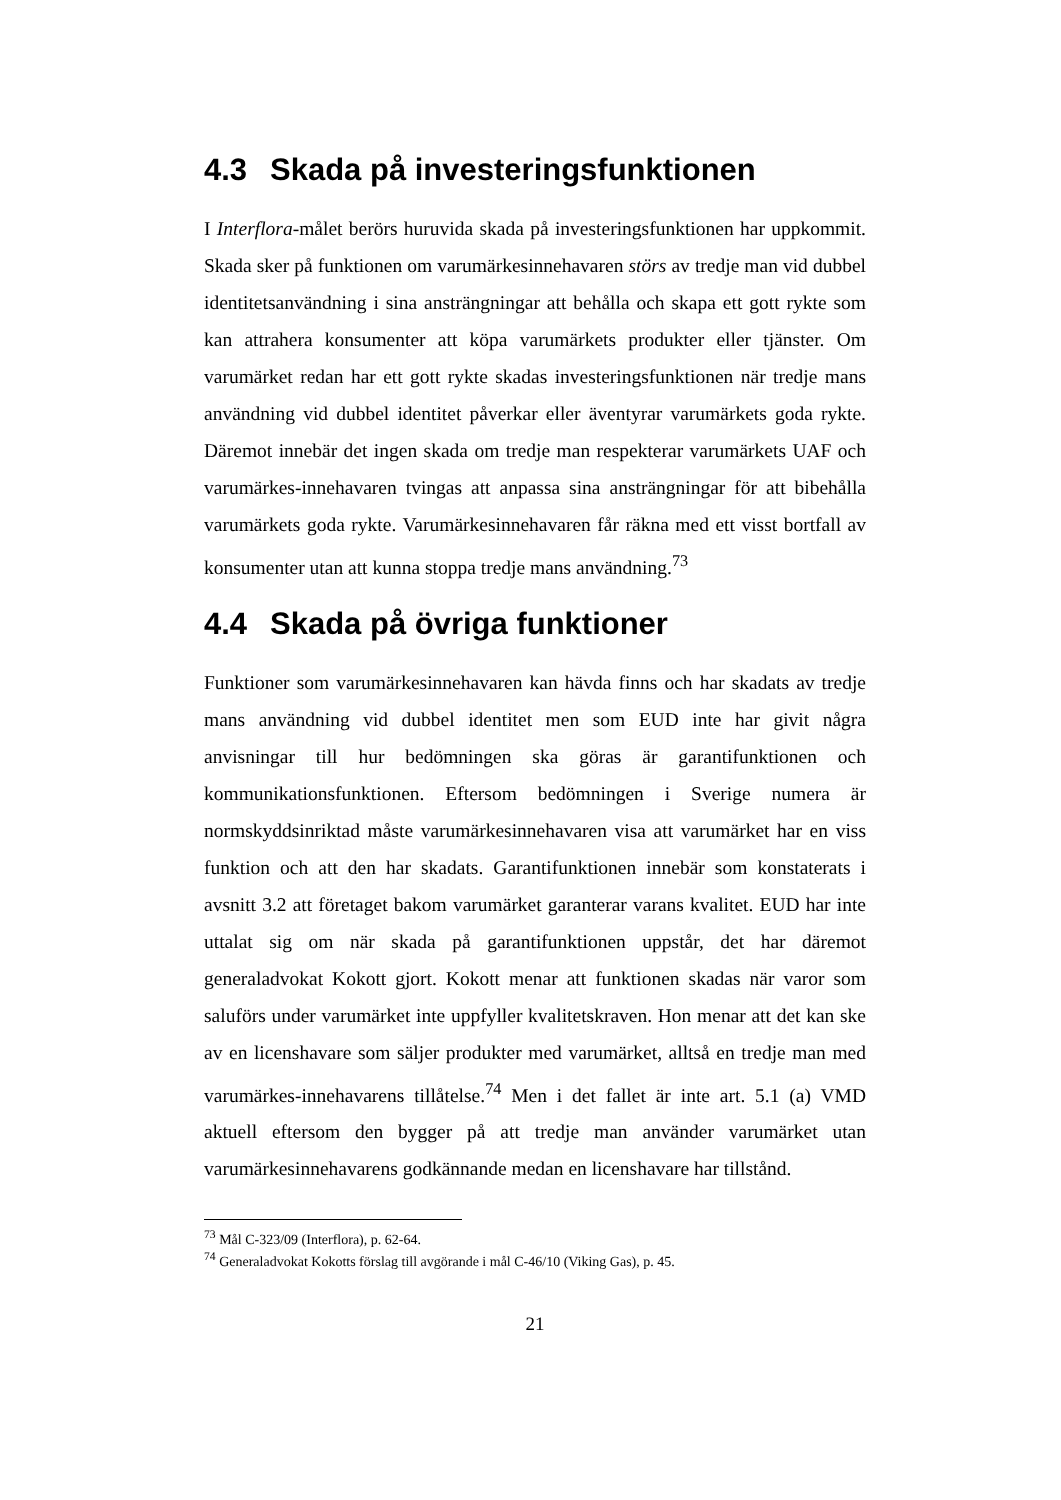4.3 Skada på investeringsfunktionen
I Interflora-målet berörs huruvida skada på investeringsfunktionen har uppkommit. Skada sker på funktionen om varumärkesinnehavaren störs av tredje man vid dubbel identitetsanvändning i sina ansträngningar att behålla och skapa ett gott rykte som kan attrahera konsumenter att köpa varumärkets produkter eller tjänster. Om varumärket redan har ett gott rykte skadas investeringsfunktionen när tredje mans användning vid dubbel identitet påverkar eller äventyrar varumärkets goda rykte. Däremot innebär det ingen skada om tredje man respekterar varumärkets UAF och varumärkes-innehavaren tvingas att anpassa sina ansträngningar för att bibehålla varumärkets goda rykte. Varumärkesinnehavaren får räkna med ett visst bortfall av konsumenter utan att kunna stoppa tredje mans användning.<sup>73</sup>
4.4 Skada på övriga funktioner
Funktioner som varumärkesinnehavaren kan hävda finns och har skadats av tredje mans användning vid dubbel identitet men som EUD inte har givit några anvisningar till hur bedömningen ska göras är garantifunktionen och kommunikationsfunktionen. Eftersom bedömningen i Sverige numera är normskyddsinriktad måste varumärkesinnehavaren visa att varumärket har en viss funktion och att den har skadats. Garantifunktionen innebär som konstaterats i avsnitt 3.2 att företaget bakom varumärket garanterar varans kvalitet. EUD har inte uttalat sig om när skada på garantifunktionen uppstår, det har däremot generaladvokat Kokott gjort. Kokott menar att funktionen skadas när varor som saluförs under varumärket inte uppfyller kvalitetskraven. Hon menar att det kan ske av en licenshavare som säljer produkter med varumärket, alltså en tredje man med varumärkes-innehavarens tillåtelse.<sup>74</sup> Men i det fallet är inte art. 5.1 (a) VMD aktuell eftersom den bygger på att tredje man använder varumärket utan varumärkesinnehavarens godkännande medan en licenshavare har tillstånd.
<sup>73</sup> Mål C-323/09 (Interflora), p. 62-64.
<sup>74</sup> Generaladvokat Kokotts förslag till avgörande i mål C-46/10 (Viking Gas), p. 45.
21